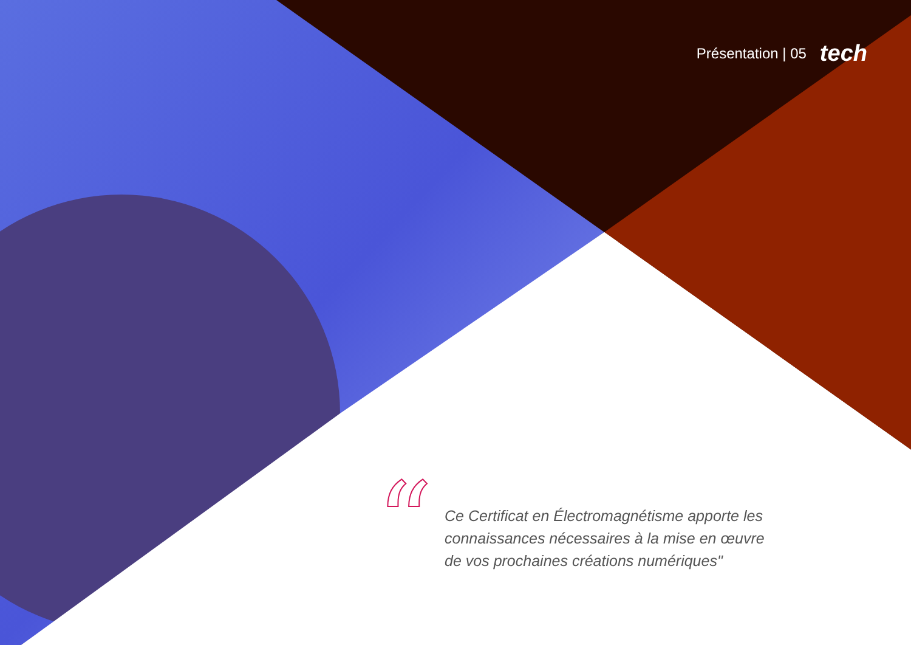Présentation | 05 tech
“
Ce Certificat en Électromagnétisme apporte les connaissances nécessaires à la mise en œuvre de vos prochaines créations numériques"